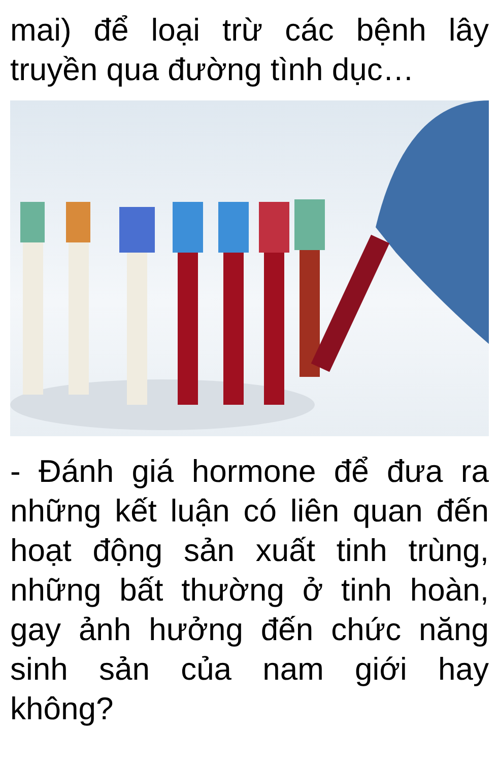mai) để loại trừ các bệnh lây truyền qua đường tình dục…
- Đánh giá hormone để đưa ra những kết luận có liên quan đến hoạt động sản xuất tinh trùng, những bất thường ở tinh hoàn, gay ảnh hưởng đến chức năng sinh sản của nam giới hay không?